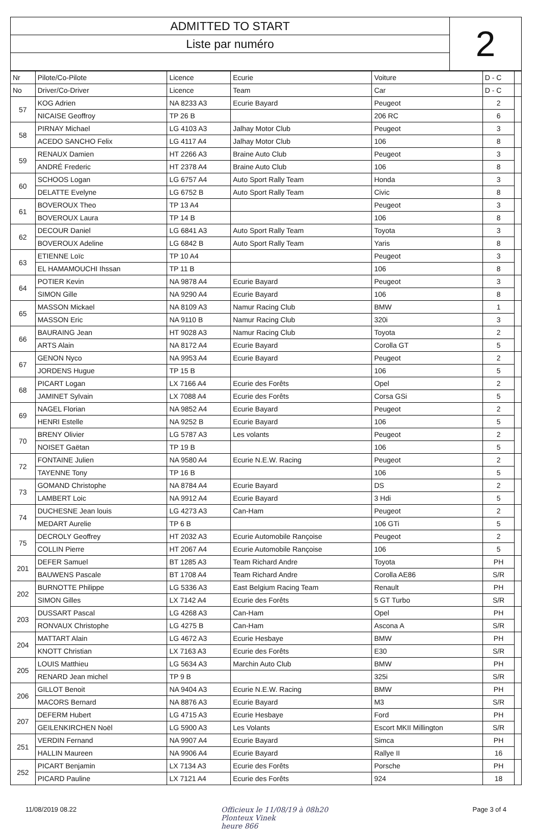ADMITTED TO START
Liste par numéro
2
| Nr | Pilote/Co-Pilote | Licence | Ecurie | Voiture | D - C | |
| --- | --- | --- | --- | --- | --- | --- |
| No | Driver/Co-Driver | Licence | Team | Car | D - C | |
| 57 | KOG Adrien | NA 8233 A3 | Ecurie Bayard | Peugeot | 2 | |
| | NICAISE Geoffroy | TP 26 B | | 206 RC | 6 | |
| 58 | PIRNAY Michael | LG 4103 A3 | Jalhay Motor Club | Peugeot | 3 | |
| | ACEDO SANCHO Felix | LG 4117 A4 | Jalhay Motor Club | 106 | 8 | |
| 59 | RENAUX Damien | HT 2266 A3 | Braine Auto Club | Peugeot | 3 | |
| | ANDRÉ Frederic | HT 2378 A4 | Braine Auto Club | 106 | 8 | |
| 60 | SCHOOS Logan | LG 6757 A4 | Auto Sport Rally Team | Honda | 3 | |
| | DELATTE Evelyne | LG 6752 B | Auto Sport Rally Team | Civic | 8 | |
| 61 | BOVEROUX Theo | TP 13 A4 | | Peugeot | 3 | |
| | BOVEROUX Laura | TP 14 B | | 106 | 8 | |
| 62 | DECOUR Daniel | LG 6841 A3 | Auto Sport Rally Team | Toyota | 3 | |
| | BOVEROUX Adeline | LG 6842 B | Auto Sport Rally Team | Yaris | 8 | |
| 63 | ETIENNE Loïc | TP 10 A4 | | Peugeot | 3 | |
| | EL HAMAMOUCHI Ihssan | TP 11 B | | 106 | 8 | |
| 64 | POTIER Kevin | NA 9878 A4 | Ecurie Bayard | Peugeot | 3 | |
| | SIMON Gille | NA 9290 A4 | Ecurie Bayard | 106 | 8 | |
| 65 | MASSON Mickael | NA 8109 A3 | Namur Racing Club | BMW | 1 | |
| | MASSON Eric | NA 9110 B | Namur Racing Club | 320i | 3 | |
| 66 | BAURAING Jean | HT 9028 A3 | Namur Racing Club | Toyota | 2 | |
| | ARTS Alain | NA 8172 A4 | Ecurie Bayard | Corolla GT | 5 | |
| 67 | GENON Nyco | NA 9953 A4 | Ecurie Bayard | Peugeot | 2 | |
| | JORDENS Hugue | TP 15 B | | 106 | 5 | |
| 68 | PICART Logan | LX 7166 A4 | Ecurie des Forêts | Opel | 2 | |
| | JAMINET Sylvain | LX 7088 A4 | Ecurie des Forêts | Corsa GSi | 5 | |
| 69 | NAGEL Florian | NA 9852 A4 | Ecurie Bayard | Peugeot | 2 | |
| | HENRI Estelle | NA 9252 B | Ecurie Bayard | 106 | 5 | |
| 70 | BRENY Olivier | LG 5787 A3 | Les volants | Peugeot | 2 | |
| | NOISET Gaëtan | TP 19 B | | 106 | 5 | |
| 72 | FONTAINE Julien | NA 9580 A4 | Ecurie N.E.W. Racing | Peugeot | 2 | |
| | TAYENNE Tony | TP 16 B | | 106 | 5 | |
| 73 | GOMAND Christophe | NA 8784 A4 | Ecurie Bayard | DS | 2 | |
| | LAMBERT Loic | NA 9912 A4 | Ecurie Bayard | 3 Hdi | 5 | |
| 74 | DUCHESNE Jean louis | LG 4273 A3 | Can-Ham | Peugeot | 2 | |
| | MEDART Aurelie | TP 6 B | | 106 GTi | 5 | |
| 75 | DECROLY Geoffrey | HT 2032 A3 | Ecurie Automobile Rançoise | Peugeot | 2 | |
| | COLLIN Pierre | HT 2067 A4 | Ecurie Automobile Rançoise | 106 | 5 | |
| 201 | DEFER Samuel | BT 1285 A3 | Team Richard Andre | Toyota | PH | |
| | BAUWENS Pascale | BT 1708 A4 | Team Richard Andre | Corolla AE86 | S/R | |
| 202 | BURNOTTE Philippe | LG 5336 A3 | East Belgium Racing Team | Renault | PH | |
| | SIMON Gilles | LX 7142 A4 | Ecurie des Forêts | 5 GT Turbo | S/R | |
| 203 | DUSSART Pascal | LG 4268 A3 | Can-Ham | Opel | PH | |
| | RONVAUX Christophe | LG 4275 B | Can-Ham | Ascona A | S/R | |
| 204 | MATTART Alain | LG 4672 A3 | Ecurie Hesbaye | BMW | PH | |
| | KNOTT Christian | LX 7163 A3 | Ecurie des Forêts | E30 | S/R | |
| 205 | LOUIS Matthieu | LG 5634 A3 | Marchin Auto Club | BMW | PH | |
| | RENARD Jean michel | TP 9 B | | 325i | S/R | |
| 206 | GILLOT Benoit | NA 9404 A3 | Ecurie N.E.W. Racing | BMW | PH | |
| | MACORS Bernard | NA 8876 A3 | Ecurie Bayard | M3 | S/R | |
| 207 | DEFERM Hubert | LG 4715 A3 | Ecurie Hesbaye | Ford | PH | |
| | GEILENKIRCHEN Noël | LG 5900 A3 | Les Volants | Escort MKII Millington | S/R | |
| 251 | VERDIN Fernand | NA 9907 A4 | Ecurie Bayard | Simca | PH | |
| | HALLIN Maureen | NA 9906 A4 | Ecurie Bayard | Rallye II | 16 | |
| 252 | PICART Benjamin | LX 7134 A3 | Ecurie des Forêts | Porsche | PH | |
| | PICARD Pauline | LX 7121 A4 | Ecurie des Forêts | 924 | 18 | |
11/08/2019 08.22 Officieux le 11/08/19 à 08h20
Plonteux Vinek
heure 866 Page 3 of 4